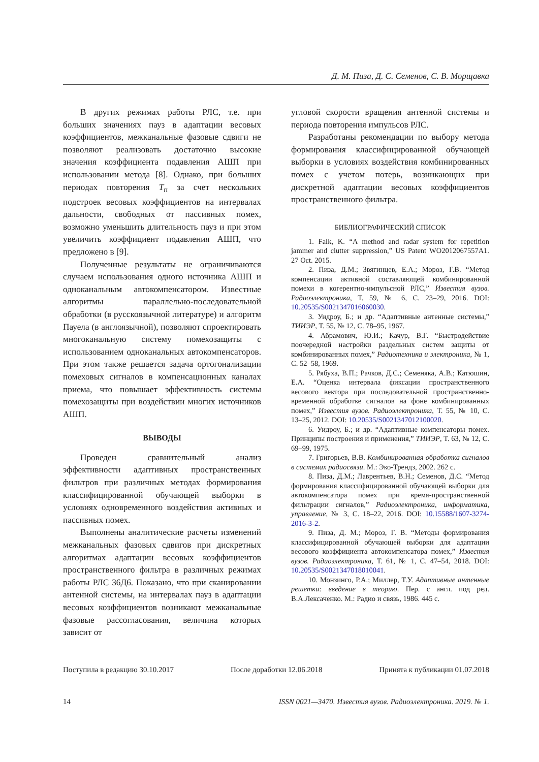Д. М. Пиза, Д. С. Семенов, С. В. Морщавка
В других режимах работы РЛС, т.е. при больших значениях пауз в адаптации весовых коэффициентов, межканальные фазовые сдвиги не позволяют реализовать достаточно высокие значения коэффициента подавления АШП при использовании метода [8]. Однако, при больших периодах повторения T<sub>п</sub> за счет нескольких подстроек весовых коэффициентов на интервалах дальности, свободных от пассивных помех, возможно уменьшить длительность пауз и при этом увеличить коэффициент подавления АШП, что предложено в [9].
Полученные результаты не ограничиваются случаем использования одного источника АШП и одноканальным автокомпенсатором. Известные алгоритмы параллельно-последовательной обработки (в русскоязычной литературе) и алгоритм Пауела (в англоязычной), позволяют спроектировать многоканальную систему помехозащиты с использованием одноканальных автокомпенсаторов. При этом также решается задача ортогонализации помеховых сигналов в компенсационных каналах приема, что повышает эффективность системы помехозащиты при воздействии многих источников АШП.
ВЫВОДЫ
Проведен сравнительный анализ эффективности адаптивных пространственных фильтров при различных методах формирования классифицированной обучающей выборки в условиях одновременного воздействия активных и пассивных помех.
Выполнены аналитические расчеты изменений межканальных фазовых сдвигов при дискретных алгоритмах адаптации весовых коэффициентов пространственного фильтра в различных режимах работы РЛС 36Д6. Показано, что при сканировании антенной системы, на интервалах пауз в адаптации весовых коэффициентов возникают межканальные фазовые рассогласования, величина которых зависит от
угловой скорости вращения антенной системы и периода повторения импульсов РЛС.
Разработаны рекомендации по выбору метода формирования классифицированной обучающей выборки в условиях воздействия комбинированных помех с учетом потерь, возникающих при дискретной адаптации весовых коэффициентов пространственного фильтра.
БИБЛИОГРАФИЧЕСКИЙ СПИСОК
1. Falk, K. “A method and radar system for repetition jammer and clutter suppression,” US Patent WO2012067557A1. 27 Oct. 2015.
2. Пиза, Д.М.; Звягинцев, Е.А.; Мороз, Г.В. “Метод компенсации активной составляющей комбинированной помехи в когерентно-импульсной РЛС,” Известия вузов. Радиоэлектроника, Т. 59, № 6, С. 23–29, 2016. DOI: 10.20535/S0021347016060030.
3. Уидроу, Б.; и др. “Адаптивные антенные системы,” ТИИЭР, Т. 55, № 12, С. 78–95, 1967.
4. Абрамович, Ю.И.; Качур, В.Г. “Быстродействие поочередной настройки раздельных систем защиты от комбинированных помех,” Радиотехника и электроника, № 1, С. 52–58, 1969.
5. Рябуха, В.П.; Рачков, Д.С.; Семеняка, А.В.; Катюшин, Е.А. “Оценка интервала фиксации пространственного весового вектора при последовательной пространственно-временной обработке сигналов на фоне комбинированных помех,” Известия вузов. Радиоэлектроника, Т. 55, № 10, С. 13–25, 2012. DOI: 10.20535/S0021347012100020.
6. Уидроу, Б.; и др. “Адаптивные компенсаторы помех. Принципы построения и применения,” ТИИЭР, Т. 63, № 12, С. 69–99, 1975.
7. Григорьев, В.В. Комбинированная обработка сигналов в системах радиосвязи. М.: Эко-Трендз, 2002. 262 с.
8. Пиза, Д.М.; Лаврентьев, В.Н.; Семенов, Д.С. “Метод формирования классифицированной обучающей выборки для автокомпенсатора помех при время-пространственной фильтрации сигналов,” Радиоэлектроника, информатика, управление, № 3, С. 18–22, 2016. DOI: 10.15588/1607-3274-2016-3-2.
9. Пиза, Д. М.; Мороз, Г. В. “Методы формирования классифицированной обучающей выборки для адаптации весового коэффициента автокомпенсатора помех,” Известия вузов. Радиоэлектроника, Т. 61, № 1, С. 47–54, 2018. DOI: 10.20535/S0021347018010041.
10. Монзинго, Р.А.; Миллер, Т.У. Адаптивные антенные решетки: введение в теорию. Пер. с англ. под ред. В.А.Лексаченко. М.: Радио и связь, 1986. 445 с.
Поступила в редакцию 30.10.2017 После доработки 12.06.2018 Принята к публикации 01.07.2018
14 ISSN 0021—3470. Известия вузов. Радиоэлектроника. 2019. № 1.